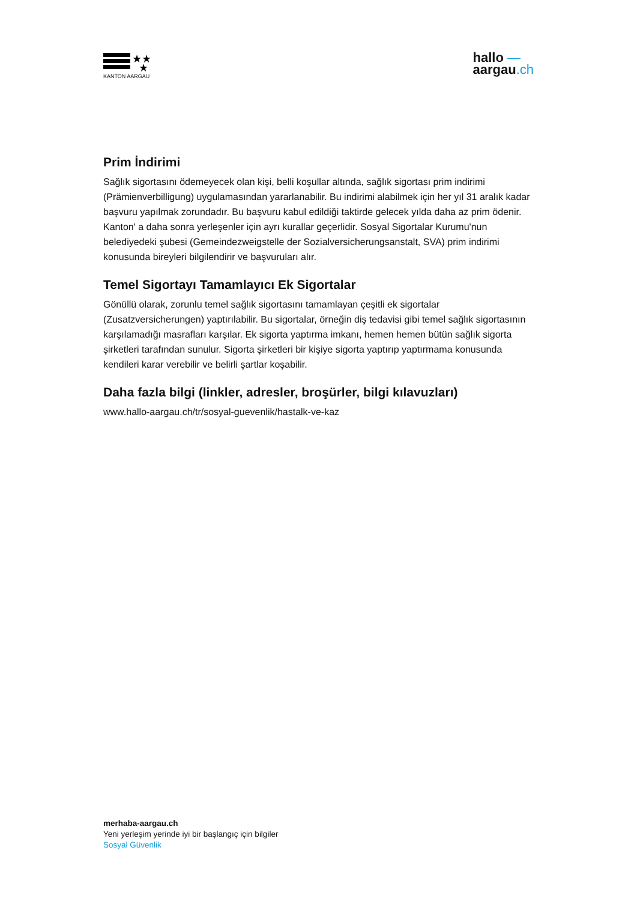★★
★
KANTON AARGAU
hallo —
aargau.ch
Prim İndirimi
Sağlık sigortasını ödemeyecek olan kişi, belli koşullar altında, sağlık sigortası prim indirimi (Prämienverbilligung) uygulamasından yararlanabilir. Bu indirimi alabilmek için her yıl 31 aralık kadar başvuru yapılmak zorundadır. Bu başvuru kabul edildiği taktirde gelecek yılda daha az prim ödenir. Kanton' a daha sonra yerleşenler için ayrı kurallar geçerlidir. Sosyal Sigortalar Kurumu'nun belediyedeki şubesi (Gemeindezweigstelle der Sozialversicherungsanstalt, SVA) prim indirimi konusunda bireyleri bilgilendirir ve başvuruları alır.
Temel Sigortayı Tamamlayıcı Ek Sigortalar
Gönüllü olarak, zorunlu temel sağlık sigortasını tamamlayan çeşitli ek sigortalar (Zusatzversicherungen) yaptırılabilir. Bu sigortalar, örneğin diş tedavisi gibi temel sağlık sigortasının karşılamadığı masrafları karşılar. Ek sigorta yaptırma imkanı, hemen hemen bütün sağlık sigorta şirketleri tarafından sunulur. Sigorta şirketleri bir kişiye sigorta yaptırıp yaptırmama konusunda kendileri karar verebilir ve belirli şartlar koşabilir.
Daha fazla bilgi (linkler, adresler, broşürler, bilgi kılavuzları)
www.hallo-aargau.ch/tr/sosyal-guevenlik/hastalk-ve-kaz
merhaba-aargau.ch
Yeni yerleşim yerinde iyi bir başlangıç için bilgiler
Sosyal Güvenlik